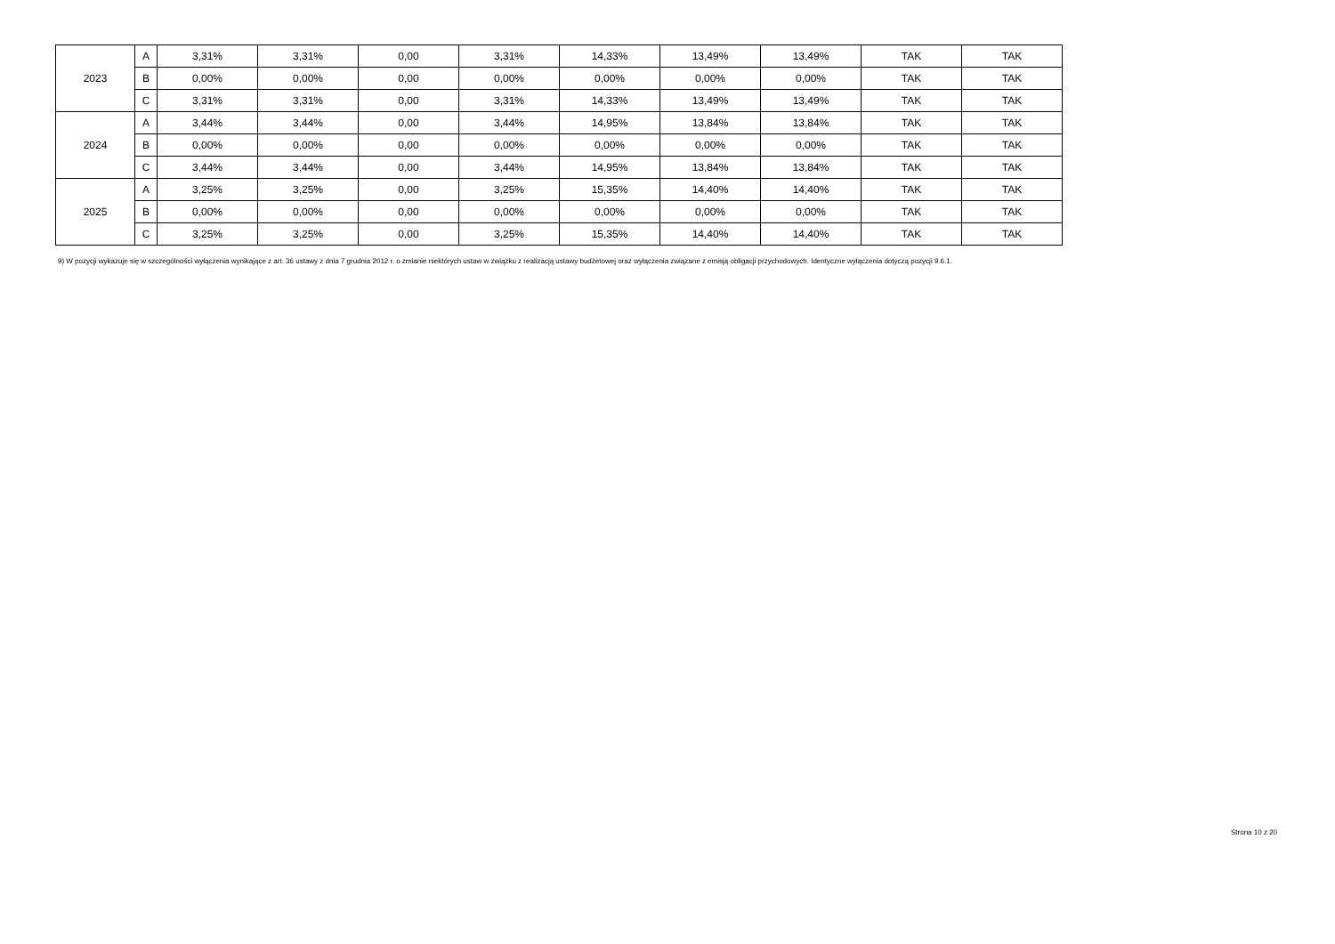| 2023 | A | 3,31% | 3,31% | 0,00 | 3,31% | 14,33% | 13,49% | 13,49% | TAK | TAK |
| | B | 0,00% | 0,00% | 0,00 | 0,00% | 0,00% | 0,00% | 0,00% | TAK | TAK |
| | C | 3,31% | 3,31% | 0,00 | 3,31% | 14,33% | 13,49% | 13,49% | TAK | TAK |
| 2024 | A | 3,44% | 3,44% | 0,00 | 3,44% | 14,95% | 13,84% | 13,84% | TAK | TAK |
| | B | 0,00% | 0,00% | 0,00 | 0,00% | 0,00% | 0,00% | 0,00% | TAK | TAK |
| | C | 3,44% | 3,44% | 0,00 | 3,44% | 14,95% | 13,84% | 13,84% | TAK | TAK |
| 2025 | A | 3,25% | 3,25% | 0,00 | 3,25% | 15,35% | 14,40% | 14,40% | TAK | TAK |
| | B | 0,00% | 0,00% | 0,00 | 0,00% | 0,00% | 0,00% | 0,00% | TAK | TAK |
| | C | 3,25% | 3,25% | 0,00 | 3,25% | 15,35% | 14,40% | 14,40% | TAK | TAK |
9) W pozycji wykazuje się w szczególności wyłączenia wynikające z art. 36 ustawy z dnia 7 grudnia 2012 r. o zmianie niektórych ustaw w związku z realizacją ustawy budżetowej oraz wyłączenia związane z emisją obligacji przychodowych. Identyczne wyłączenia dotyczą pozycji 9.6.1.
Strona 10 z 20